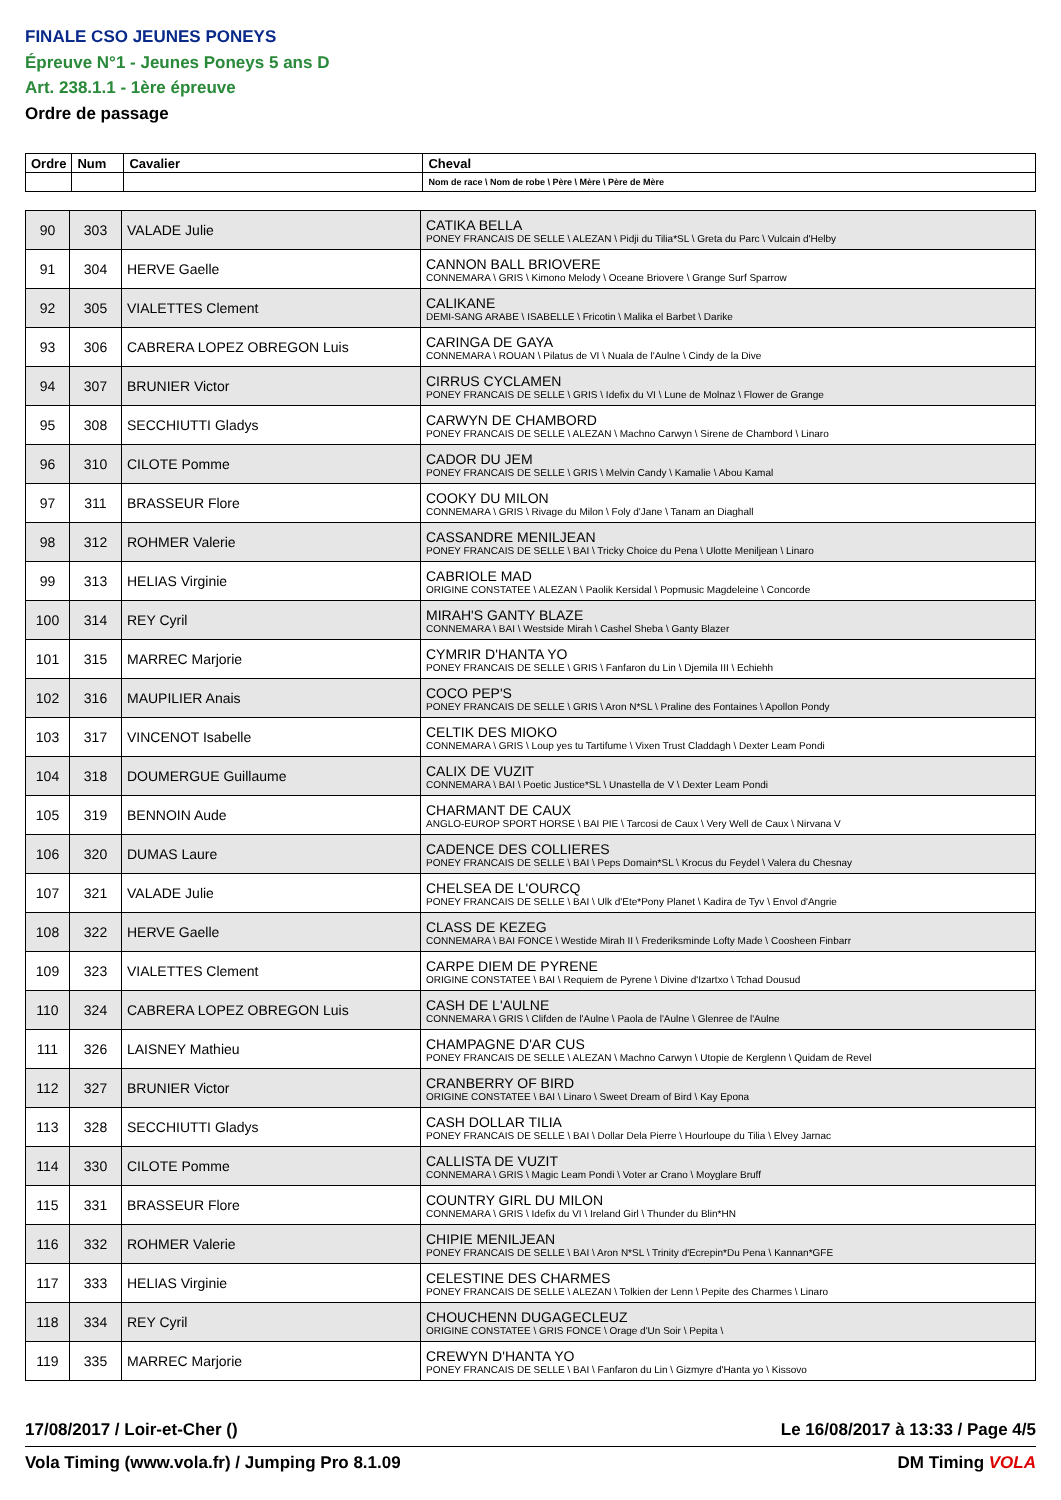FINALE CSO JEUNES PONEYS
Épreuve N°1 - Jeunes Poneys 5 ans D
Art. 238.1.1 - 1ère épreuve
Ordre de passage
| Ordre | Num | Cavalier | Cheval |
| --- | --- | --- | --- |
| | | | Nom de race \ Nom de robe \ Père \ Mère \ Père de Mère |
| 90 | 303 | VALADE Julie | CATIKA BELLA PONEY FRANCAIS DE SELLE \ ALEZAN \ Pidji du Tilia*SL \ Greta du Parc \ Vulcain d'Helby |
| 91 | 304 | HERVE Gaelle | CANNON BALL BRIOVERE CONNEMARA \ GRIS \ Kimono Melody \ Oceane Briovere \ Grange Surf Sparrow |
| 92 | 305 | VIALETTES Clement | CALIKANE DEMI-SANG ARABE \ ISABELLE \ Fricotin \ Malika el Barbet \ Darike |
| 93 | 306 | CABRERA LOPEZ OBREGON Luis | CARINGA DE GAYA CONNEMARA \ ROUAN \ Pilatus de VI \ Nuala de l'Aulne \ Cindy de la Dive |
| 94 | 307 | BRUNIER Victor | CIRRUS CYCLAMEN PONEY FRANCAIS DE SELLE \ GRIS \ Idefix du VI \ Lune de Molnaz \ Flower de Grange |
| 95 | 308 | SECCHIUTTI Gladys | CARWYN DE CHAMBORD PONEY FRANCAIS DE SELLE \ ALEZAN \ Machno Carwyn \ Sirene de Chambord \ Linaro |
| 96 | 310 | CILOTE Pomme | CADOR DU JEM PONEY FRANCAIS DE SELLE \ GRIS \ Melvin Candy \ Kamalie \ Abou Kamal |
| 97 | 311 | BRASSEUR Flore | COOKY DU MILON CONNEMARA \ GRIS \ Rivage du Milon \ Foly d'Jane \ Tanam an Diaghall |
| 98 | 312 | ROHMER Valerie | CASSANDRE MENILJEAN PONEY FRANCAIS DE SELLE \ BAI \ Tricky Choice du Pena \ Ulotte Meniljean \ Linaro |
| 99 | 313 | HELIAS Virginie | CABRIOLE MAD ORIGINE CONSTATEE \ ALEZAN \ Paolik Kersidal \ Popmusic Magdeleine \ Concorde |
| 100 | 314 | REY Cyril | MIRAH'S GANTY BLAZE CONNEMARA \ BAI \ Westside Mirah \ Cashel Sheba \ Ganty Blazer |
| 101 | 315 | MARREC Marjorie | CYMRIR D'HANTA YO PONEY FRANCAIS DE SELLE \ GRIS \ Fanfaron du Lin \ Djemila III \ Echiehh |
| 102 | 316 | MAUPILIER Anais | COCO PEP'S PONEY FRANCAIS DE SELLE \ GRIS \ Aron N*SL \ Praline des Fontaines \ Apollon Pondy |
| 103 | 317 | VINCENOT Isabelle | CELTIK DES MIOKO CONNEMARA \ GRIS \ Loup yes tu Tartifume \ Vixen Trust Claddagh \ Dexter Leam Pondi |
| 104 | 318 | DOUMERGUE Guillaume | CALIX DE VUZIT CONNEMARA \ BAI \ Poetic Justice*SL \ Unastella de V \ Dexter Leam Pondi |
| 105 | 319 | BENNOIN Aude | CHARMANT DE CAUX ANGLO-EUROP SPORT HORSE \ BAI PIE \ Tarcosi de Caux \ Very Well de Caux \ Nirvana V |
| 106 | 320 | DUMAS Laure | CADENCE DES COLLIERES PONEY FRANCAIS DE SELLE \ BAI \ Peps Domain*SL \ Krocus du Feydel \ Valera du Chesnay |
| 107 | 321 | VALADE Julie | CHELSEA DE L'OURCQ PONEY FRANCAIS DE SELLE \ BAI \ Ulk d'Ete*Pony Planet \ Kadira de Tyv \ Envol d'Angrie |
| 108 | 322 | HERVE Gaelle | CLASS DE KEZEG CONNEMARA \ BAI FONCE \ Westide Mirah II \ Frederiksminde Lofty Made \ Coosheen Finbarr |
| 109 | 323 | VIALETTES Clement | CARPE DIEM DE PYRENE ORIGINE CONSTATEE \ BAI \ Requiem de Pyrene \ Divine d'Izartxo \ Tchad Dousud |
| 110 | 324 | CABRERA LOPEZ OBREGON Luis | CASH DE L'AULNE CONNEMARA \ GRIS \ Clifden de l'Aulne \ Paola de l'Aulne \ Glenree de l'Aulne |
| 111 | 326 | LAISNEY Mathieu | CHAMPAGNE D'AR CUS PONEY FRANCAIS DE SELLE \ ALEZAN \ Machno Carwyn \ Utopie de Kerglenn \ Quidam de Revel |
| 112 | 327 | BRUNIER Victor | CRANBERRY OF BIRD ORIGINE CONSTATEE \ BAI \ Linaro \ Sweet Dream of Bird \ Kay Epona |
| 113 | 328 | SECCHIUTTI Gladys | CASH DOLLAR TILIA PONEY FRANCAIS DE SELLE \ BAI \ Dollar Dela Pierre \ Hourloupe du Tilia \ Elvey Jarnac |
| 114 | 330 | CILOTE Pomme | CALLISTA DE VUZIT CONNEMARA \ GRIS \ Magic Leam Pondi \ Voter ar Crano \ Moyglare Bruff |
| 115 | 331 | BRASSEUR Flore | COUNTRY GIRL DU MILON CONNEMARA \ GRIS \ Idefix du VI \ Ireland Girl \ Thunder du Blin*HN |
| 116 | 332 | ROHMER Valerie | CHIPIE MENILJEAN PONEY FRANCAIS DE SELLE \ BAI \ Aron N*SL \ Trinity d'Ecrepin*Du Pena \ Kannan*GFE |
| 117 | 333 | HELIAS Virginie | CELESTINE DES CHARMES PONEY FRANCAIS DE SELLE \ ALEZAN \ Tolkien der Lenn \ Pepite des Charmes \ Linaro |
| 118 | 334 | REY Cyril | CHOUCHENN DUGAGECLEUZ ORIGINE CONSTATEE \ GRIS FONCE \ Orage d'Un Soir \ Pepita \ |
| 119 | 335 | MARREC Marjorie | CREWYN D'HANTA YO PONEY FRANCAIS DE SELLE \ BAI \ Fanfaron du Lin \ Gizmyre d'Hanta yo \ Kissovo |
17/08/2017 / Loir-et-Cher () Le 16/08/2017 à 13:33 / Page 4/5
Vola Timing (www.vola.fr) / Jumping Pro 8.1.09 DM Timing VOLA